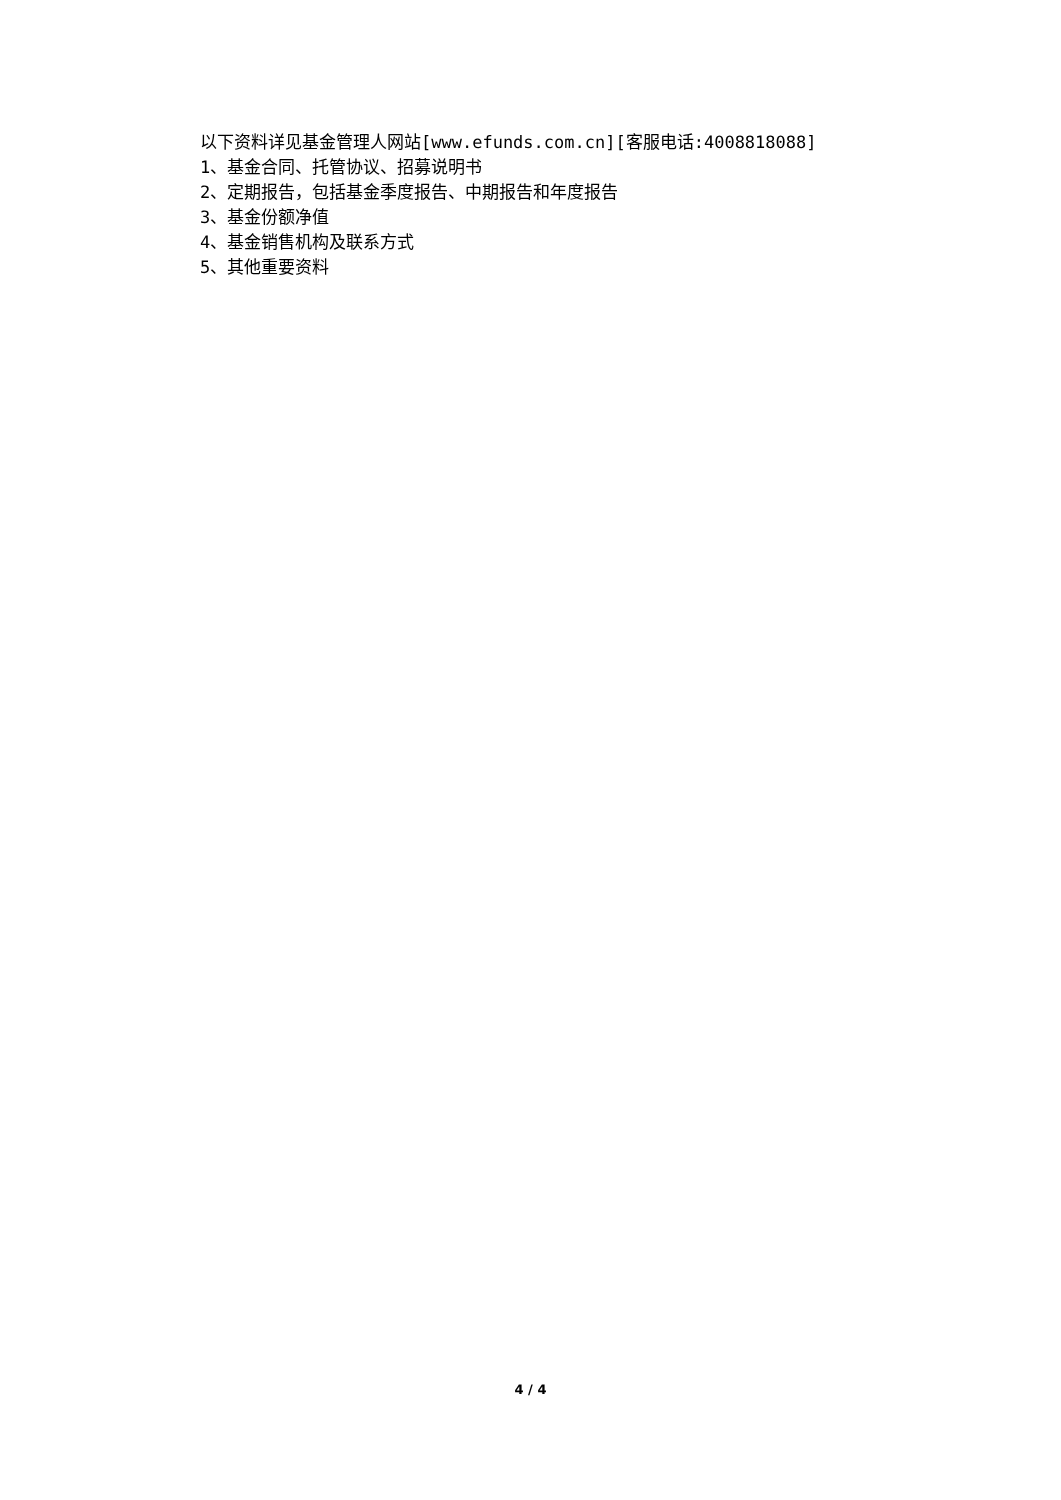以下资料详见基金管理人网站[www.efunds.com.cn][客服电话:4008818088]
1、基金合同、托管协议、招募说明书
2、定期报告，包括基金季度报告、中期报告和年度报告
3、基金份额净值
4、基金销售机构及联系方式
5、其他重要资料
4 / 4